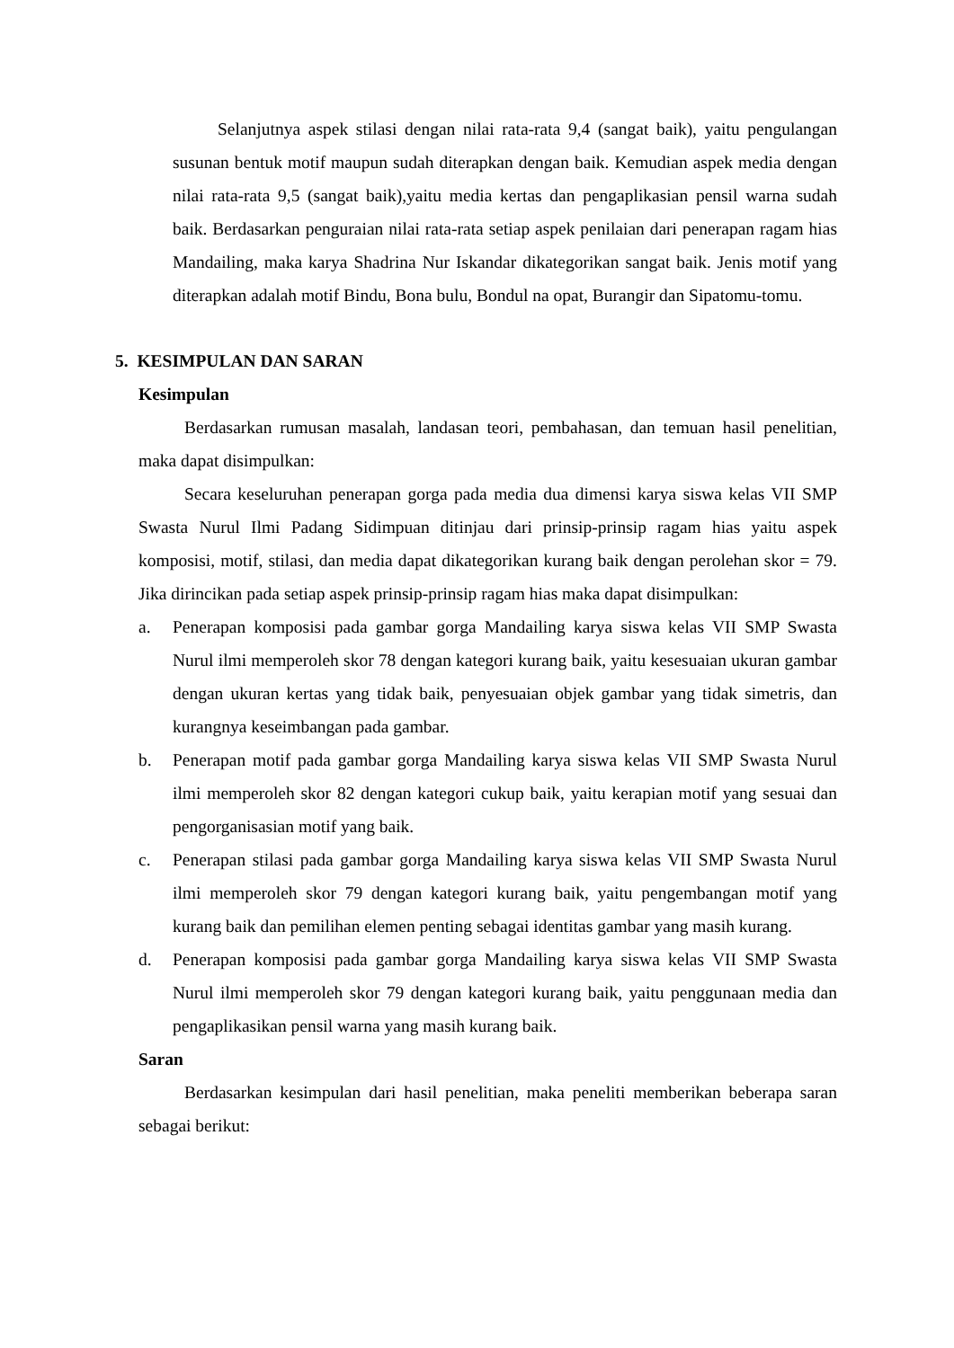Selanjutnya aspek stilasi dengan nilai rata-rata 9,4 (sangat baik), yaitu pengulangan susunan bentuk motif maupun sudah diterapkan dengan baik. Kemudian aspek media dengan nilai rata-rata 9,5 (sangat baik),yaitu media kertas dan pengaplikasian pensil warna sudah baik. Berdasarkan penguraian nilai rata-rata setiap aspek penilaian dari penerapan ragam hias Mandailing, maka karya Shadrina Nur Iskandar dikategorikan sangat baik. Jenis motif yang diterapkan adalah motif Bindu, Bona bulu, Bondul na opat, Burangir dan Sipatomu-tomu.
5. KESIMPULAN DAN SARAN
Kesimpulan
Berdasarkan rumusan masalah, landasan teori, pembahasan, dan temuan hasil penelitian, maka dapat disimpulkan:
Secara keseluruhan penerapan gorga pada media dua dimensi karya siswa kelas VII SMP Swasta Nurul Ilmi Padang Sidimpuan ditinjau dari prinsip-prinsip ragam hias yaitu aspek komposisi, motif, stilasi, dan media dapat dikategorikan kurang baik dengan perolehan skor = 79. Jika dirincikan pada setiap aspek prinsip-prinsip ragam hias maka dapat disimpulkan:
a. Penerapan komposisi pada gambar gorga Mandailing karya siswa kelas VII SMP Swasta Nurul ilmi memperoleh skor 78 dengan kategori kurang baik, yaitu kesesuaian ukuran gambar dengan ukuran kertas yang tidak baik, penyesuaian objek gambar yang tidak simetris, dan kurangnya keseimbangan pada gambar.
b. Penerapan motif pada gambar gorga Mandailing karya siswa kelas VII SMP Swasta Nurul ilmi memperoleh skor 82 dengan kategori cukup baik, yaitu kerapian motif yang sesuai dan pengorganisasian motif yang baik.
c. Penerapan stilasi pada gambar gorga Mandailing karya siswa kelas VII SMP Swasta Nurul ilmi memperoleh skor 79 dengan kategori kurang baik, yaitu pengembangan motif yang kurang baik dan pemilihan elemen penting sebagai identitas gambar yang masih kurang.
d. Penerapan komposisi pada gambar gorga Mandailing karya siswa kelas VII SMP Swasta Nurul ilmi memperoleh skor 79 dengan kategori kurang baik, yaitu penggunaan media dan pengaplikasikan pensil warna yang masih kurang baik.
Saran
Berdasarkan kesimpulan dari hasil penelitian, maka peneliti memberikan beberapa saran sebagai berikut: